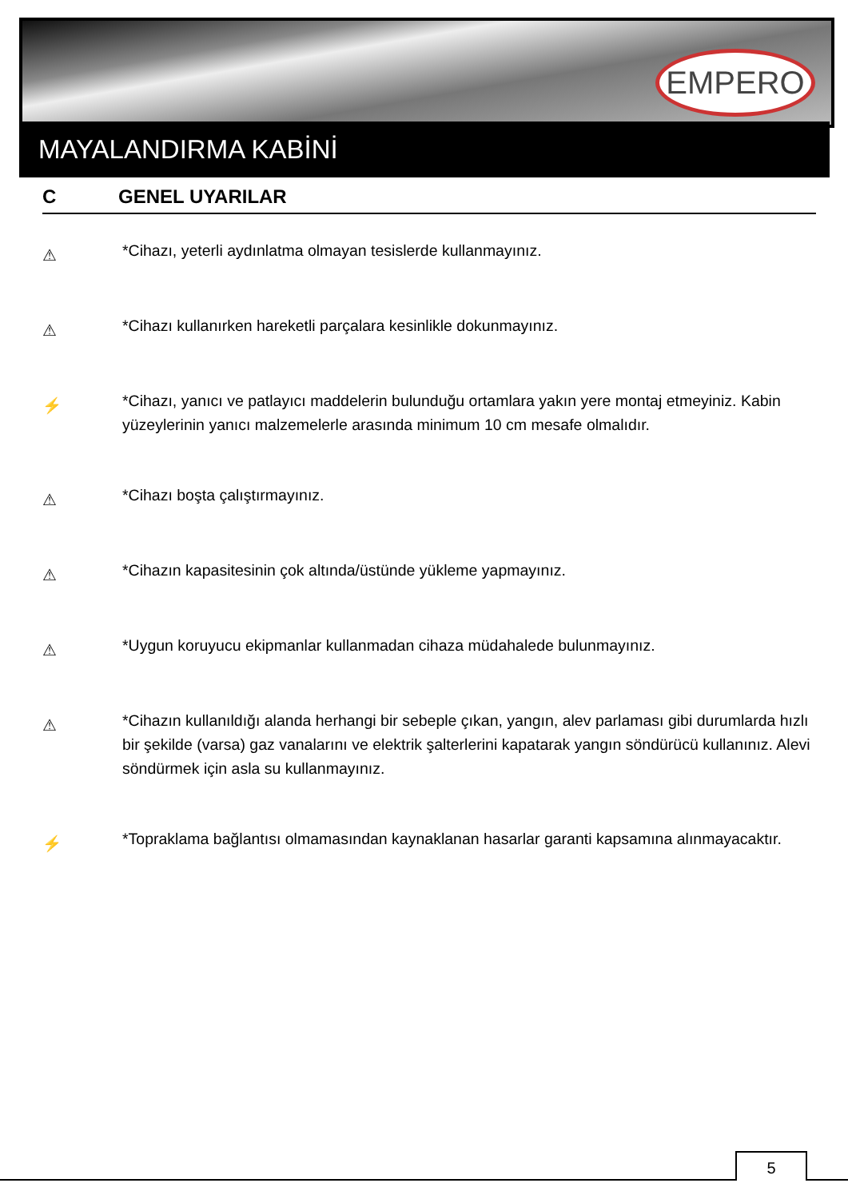EMPERO
MAYALANDIRMA KABİNİ
C GENEL UYARILAR
⚠
*Cihazı, yeterli aydınlatma olmayan tesislerde kullanmayınız.
⚠
*Cihazı kullanırken hareketli parçalara kesinlikle dokunmayınız.
⚡
*Cihazı, yanıcı ve patlayıcı maddelerin bulunduğu ortamlara yakın yere montaj etmeyiniz. Kabin yüzeylerinin yanıcı malzemelerle arasında minimum 10 cm mesafe olmalıdır.
⚠
*Cihazı boşta çalıştırmayınız.
⚠
*Cihazın kapasitesinin çok altında/üstünde yükleme yapmayınız.
⚠
*Uygun koruyucu ekipmanlar kullanmadan cihaza müdahalede bulunmayınız.
⚠
*Cihazın kullanıldığı alanda herhangi bir sebeple çıkan, yangın, alev parlaması gibi durumlarda hızlı bir şekilde (varsa) gaz vanalarını ve elektrik şalterlerini kapatarak yangın söndürücü kullanınız. Alevi söndürmek için asla su kullanmayınız.
⚡
*Topraklama bağlantısı olmamasından kaynaklanan hasarlar garanti kapsamına alınmayacaktır.
5